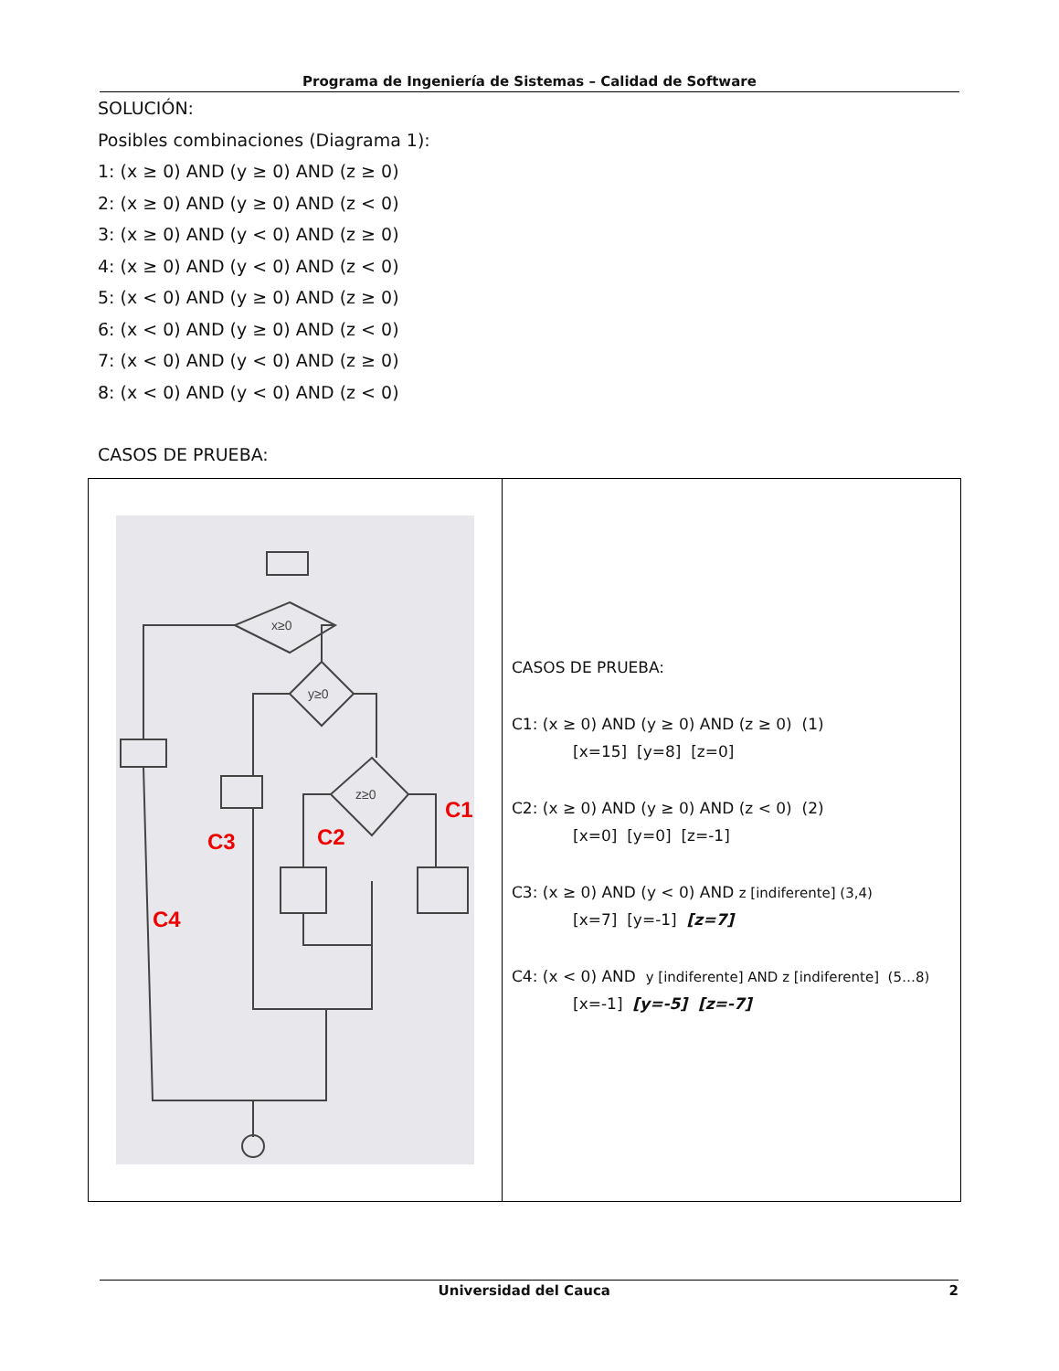Programa de Ingeniería de Sistemas – Calidad de Software
SOLUCIÓN:
Posibles combinaciones (Diagrama 1):
1: (x ≥ 0) AND (y ≥ 0) AND (z ≥ 0)
2: (x ≥ 0) AND (y ≥ 0) AND (z < 0)
3: (x ≥ 0) AND (y < 0) AND (z ≥ 0)
4: (x ≥ 0) AND (y < 0) AND (z < 0)
5: (x < 0) AND (y ≥ 0) AND (z ≥ 0)
6: (x < 0) AND (y ≥ 0) AND (z < 0)
7: (x < 0) AND (y < 0) AND (z ≥ 0)
8: (x < 0) AND (y < 0) AND (z < 0)
CASOS DE PRUEBA:
| C1 C2 C3 C4 x≥0 y≥0 z≥0 | CASOS DE PRUEBA: C1: (x ≥ 0) AND (y ≥ 0) AND (z ≥ 0) (1) [x=15] [y=8] [z=0] C2: (x ≥ 0) AND (y ≥ 0) AND (z < 0) (2) [x=0] [y=0] [z=-1] C3: (x ≥ 0) AND (y < 0) AND z [indiferente] (3,4) [x=7] [y=-1] [z=7] C4: (x < 0) AND y [indiferente] AND z [indiferente] (5…8) [x=-1] [y=-5] [z=-7] |
Universidad del Cauca 2